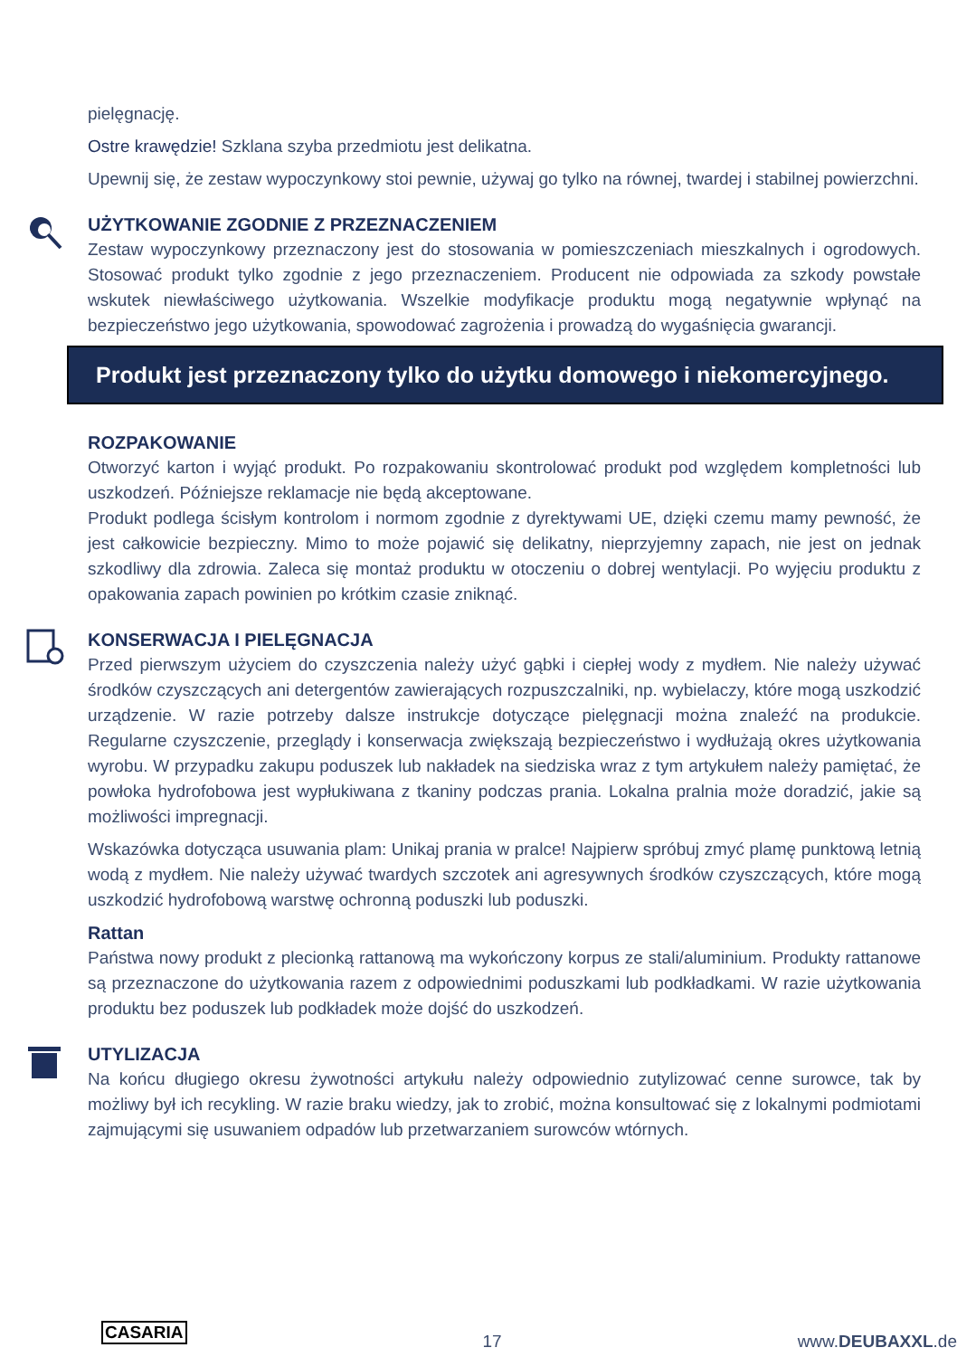pielęgnację.
Ostre krawędzie! Szklana szyba przedmiotu jest delikatna.
Upewnij się, że zestaw wypoczynkowy stoi pewnie, używaj go tylko na równej, twardej i stabilnej powierzchni.
UŻYTKOWANIE ZGODNIE Z PRZEZNACZENIEM
Zestaw wypoczynkowy przeznaczony jest do stosowania w pomieszczeniach mieszkalnych i ogrodowych. Stosować produkt tylko zgodnie z jego przeznaczeniem. Producent nie odpowiada za szkody powstałe wskutek niewłaściwego użytkowania. Wszelkie modyfikacje produktu mogą negatywnie wpłynąć na bezpieczeństwo jego użytkowania, spowodować zagrożenia i prowadzą do wygaśnięcia gwarancji.
Produkt jest przeznaczony tylko do użytku domowego i niekomercyjnego.
ROZPAKOWANIE
Otworzyć karton i wyjąć produkt. Po rozpakowaniu skontrolować produkt pod względem kompletności lub uszkodzeń. Późniejsze reklamacje nie będą akceptowane.
Produkt podlega ścisłym kontrolom i normom zgodnie z dyrektywami UE, dzięki czemu mamy pewność, że jest całkowicie bezpieczny. Mimo to może pojawić się delikatny, nieprzyjemny zapach, nie jest on jednak szkodliwy dla zdrowia. Zaleca się montaż produktu w otoczeniu o dobrej wentylacji. Po wyjęciu produktu z opakowania zapach powinien po krótkim czasie zniknąć.
KONSERWACJA I PIELĘGNACJA
Przed pierwszym użyciem do czyszczenia należy użyć gąbki i ciepłej wody z mydłem. Nie należy używać środków czyszczących ani detergentów zawierających rozpuszczalniki, np. wybielaczy, które mogą uszkodzić urządzenie. W razie potrzeby dalsze instrukcje dotyczące pielęgnacji można znaleźć na produkcie. Regularne czyszczenie, przeglądy i konserwacja zwiększają bezpieczeństwo i wydłużają okres użytkowania wyrobu. W przypadku zakupu poduszek lub nakładek na siedziska wraz z tym artykułem należy pamiętać, że powłoka hydrofobowa jest wypłukiwana z tkaniny podczas prania. Lokalna pralnia może doradzić, jakie są możliwości impregnacji.
Wskazówka dotycząca usuwania plam: Unikaj prania w pralce! Najpierw spróbuj zmyć plamę punktową letnią wodą z mydłem. Nie należy używać twardych szczotek ani agresywnych środków czyszczących, które mogą uszkodzić hydrofobową warstwę ochronną poduszki lub poduszki.
Rattan
Państwa nowy produkt z plecionką rattanową ma wykończony korpus ze stali/aluminium. Produkty rattanowe są przeznaczone do użytkowania razem z odpowiednimi poduszkami lub podkładkami. W razie użytkowania produktu bez poduszek lub podkładek może dojść do uszkodzeń.
UTYLIZACJA
Na końcu długiego okresu żywotności artykułu należy odpowiednio zutylizować cenne surowce, tak by możliwy był ich recykling. W razie braku wiedzy, jak to zrobić, można konsultować się z lokalnymi podmiotami zajmującymi się usuwaniem odpadów lub przetwarzaniem surowców wtórnych.
CASARIA 17 www.DEUBAXXL.de